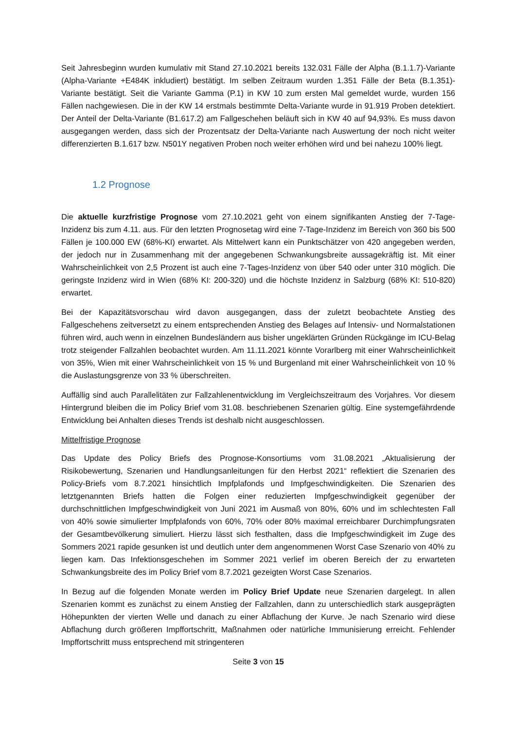Seit Jahresbeginn wurden kumulativ mit Stand 27.10.2021 bereits 132.031 Fälle der Alpha (B.1.1.7)-Variante (Alpha-Variante +E484K inkludiert) bestätigt. Im selben Zeitraum wurden 1.351 Fälle der Beta (B.1.351)-Variante bestätigt. Seit die Variante Gamma (P.1) in KW 10 zum ersten Mal gemeldet wurde, wurden 156 Fällen nachgewiesen. Die in der KW 14 erstmals bestimmte Delta-Variante wurde in 91.919 Proben detektiert. Der Anteil der Delta-Variante (B1.617.2) am Fallgeschehen beläuft sich in KW 40 auf 94,93%. Es muss davon ausgegangen werden, dass sich der Prozentsatz der Delta-Variante nach Auswertung der noch nicht weiter differenzierten B.1.617 bzw. N501Y negativen Proben noch weiter erhöhen wird und bei nahezu 100% liegt.
1.2 Prognose
Die aktuelle kurzfristige Prognose vom 27.10.2021 geht von einem signifikanten Anstieg der 7-Tage-Inzidenz bis zum 4.11. aus. Für den letzten Prognosetag wird eine 7-Tage-Inzidenz im Bereich von 360 bis 500 Fällen je 100.000 EW (68%-KI) erwartet. Als Mittelwert kann ein Punktschätzer von 420 angegeben werden, der jedoch nur in Zusammenhang mit der angegebenen Schwankungsbreite aussagekräftig ist. Mit einer Wahrscheinlichkeit von 2,5 Prozent ist auch eine 7-Tages-Inzidenz von über 540 oder unter 310 möglich. Die geringste Inzidenz wird in Wien (68% KI: 200-320) und die höchste Inzidenz in Salzburg (68% KI: 510-820) erwartet.
Bei der Kapazitätsvorschau wird davon ausgegangen, dass der zuletzt beobachtete Anstieg des Fallgeschehens zeitversetzt zu einem entsprechenden Anstieg des Belages auf Intensiv- und Normalstationen führen wird, auch wenn in einzelnen Bundesländern aus bisher ungeklärten Gründen Rückgänge im ICU-Belag trotz steigender Fallzahlen beobachtet wurden. Am 11.11.2021 könnte Vorarlberg mit einer Wahrscheinlichkeit von 35%, Wien mit einer Wahrscheinlichkeit von 15 % und Burgenland mit einer Wahrscheinlichkeit von 10 % die Auslastungsgrenze von 33 % überschreiten.
Auffällig sind auch Parallelitäten zur Fallzahlenentwicklung im Vergleichszeitraum des Vorjahres. Vor diesem Hintergrund bleiben die im Policy Brief vom 31.08. beschriebenen Szenarien gültig. Eine systemgefährdende Entwicklung bei Anhalten dieses Trends ist deshalb nicht ausgeschlossen.
Mittelfristige Prognose
Das Update des Policy Briefs des Prognose-Konsortiums vom 31.08.2021 „Aktualisierung der Risikobewertung, Szenarien und Handlungsanleitungen für den Herbst 2021“ reflektiert die Szenarien des Policy-Briefs vom 8.7.2021 hinsichtlich Impfplafonds und Impfgeschwindigkeiten. Die Szenarien des letztgenannten Briefs hatten die Folgen einer reduzierten Impfgeschwindigkeit gegenüber der durchschnittlichen Impfgeschwindigkeit von Juni 2021 im Ausmaß von 80%, 60% und im schlechtesten Fall von 40% sowie simulierter Impfplafonds von 60%, 70% oder 80% maximal erreichbarer Durchimpfungsraten der Gesamtbevölkerung simuliert. Hierzu lässt sich festhalten, dass die Impfgeschwindigkeit im Zuge des Sommers 2021 rapide gesunken ist und deutlich unter dem angenommenen Worst Case Szenario von 40% zu liegen kam. Das Infektionsgeschehen im Sommer 2021 verlief im oberen Bereich der zu erwarteten Schwankungsbreite des im Policy Brief vom 8.7.2021 gezeigten Worst Case Szenarios.
In Bezug auf die folgenden Monate werden im Policy Brief Update neue Szenarien dargelegt. In allen Szenarien kommt es zunächst zu einem Anstieg der Fallzahlen, dann zu unterschiedlich stark ausgeprägten Höhepunkten der vierten Welle und danach zu einer Abflachung der Kurve. Je nach Szenario wird diese Abflachung durch größeren Impffortschritt, Maßnahmen oder natürliche Immunisierung erreicht. Fehlender Impffortschritt muss entsprechend mit stringenteren
Seite 3 von 15